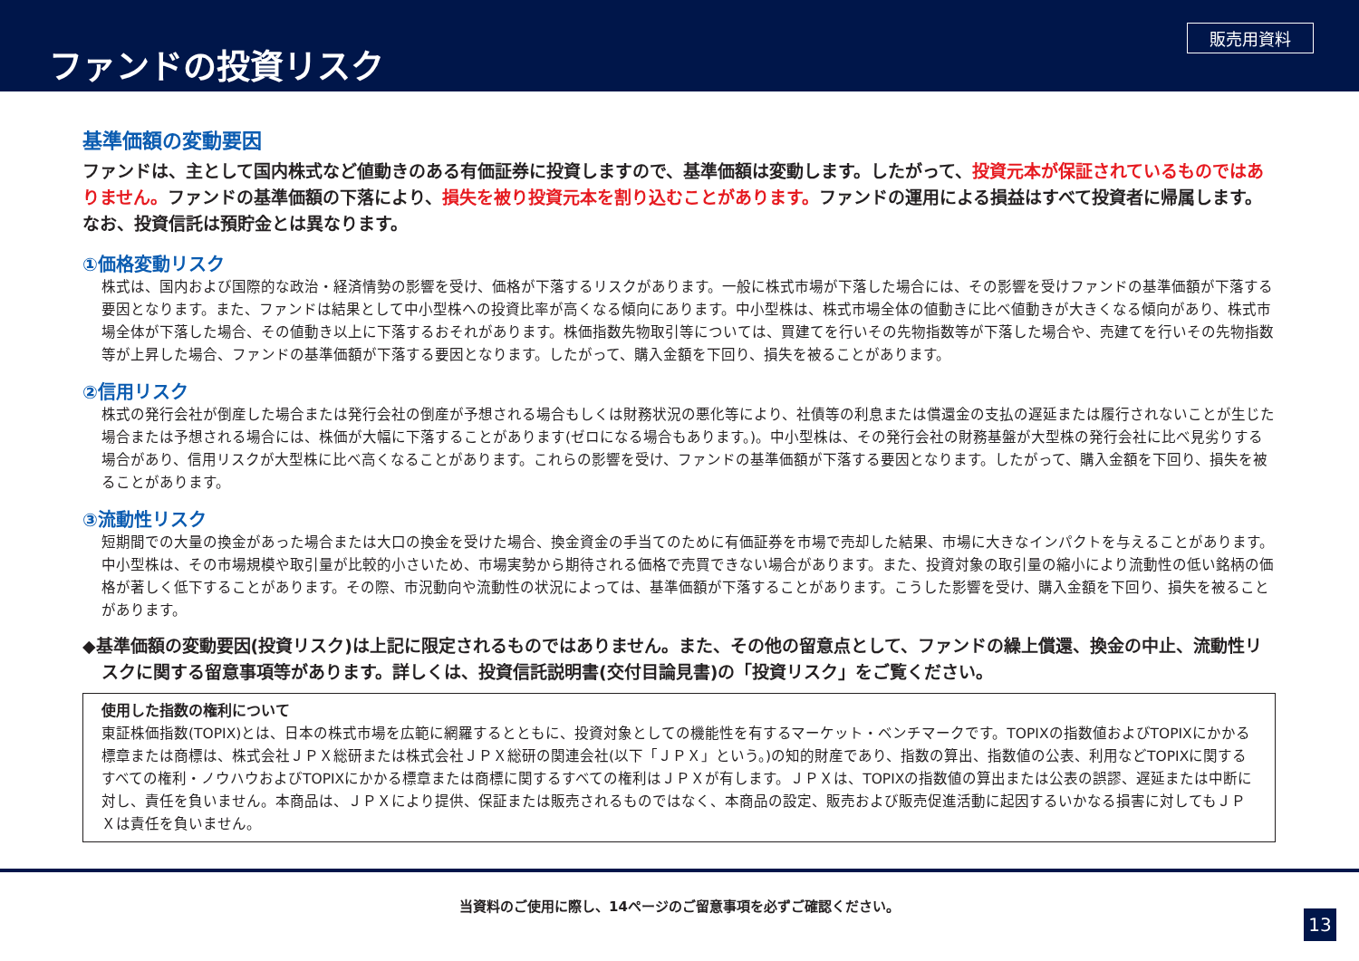ファンドの投資リスク
販売用資料
基準価額の変動要因
ファンドは、主として国内株式など値動きのある有価証券に投資しますので、基準価額は変動します。したがって、投資元本が保証されているものではありません。ファンドの基準価額の下落により、損失を被り投資元本を割り込むことがあります。ファンドの運用による損益はすべて投資者に帰属します。なお、投資信託は預貯金とは異なります。
①価格変動リスク
株式は、国内および国際的な政治・経済情勢の影響を受け、価格が下落するリスクがあります。一般に株式市場が下落した場合には、その影響を受けファンドの基準価額が下落する要因となります。また、ファンドは結果として中小型株への投資比率が高くなる傾向にあります。中小型株は、株式市場全体の値動きに比べ値動きが大きくなる傾向があり、株式市場全体が下落した場合、その値動き以上に下落するおそれがあります。株価指数先物取引等については、買建てを行いその先物指数等が下落した場合や、売建てを行いその先物指数等が上昇した場合、ファンドの基準価額が下落する要因となります。したがって、購入金額を下回り、損失を被ることがあります。
②信用リスク
株式の発行会社が倒産した場合または発行会社の倒産が予想される場合もしくは財務状況の悪化等により、社債等の利息または償還金の支払の遅延または履行されないことが生じた場合または予想される場合には、株価が大幅に下落することがあります(ゼロになる場合もあります。)。中小型株は、その発行会社の財務基盤が大型株の発行会社に比べ見劣りする場合があり、信用リスクが大型株に比べ高くなることがあります。これらの影響を受け、ファンドの基準価額が下落する要因となります。したがって、購入金額を下回り、損失を被ることがあります。
③流動性リスク
短期間での大量の換金があった場合または大口の換金を受けた場合、換金資金の手当てのために有価証券を市場で売却した結果、市場に大きなインパクトを与えることがあります。中小型株は、その市場規模や取引量が比較的小さいため、市場実勢から期待される価格で売買できない場合があります。また、投資対象の取引量の縮小により流動性の低い銘柄の価格が著しく低下することがあります。その際、市況動向や流動性の状況によっては、基準価額が下落することがあります。こうした影響を受け、購入金額を下回り、損失を被ることがあります。
◆基準価額の変動要因(投資リスク)は上記に限定されるものではありません。また、その他の留意点として、ファンドの繰上償還、換金の中止、流動性リスクに関する留意事項等があります。詳しくは、投資信託説明書(交付目論見書)の「投資リスク」をご覧ください。
使用した指数の権利について
東証株価指数(TOPIX)とは、日本の株式市場を広範に網羅するとともに、投資対象としての機能性を有するマーケット・ベンチマークです。TOPIXの指数値およびTOPIXにかかる標章または商標は、株式会社ＪＰＸ総研または株式会社ＪＰＸ総研の関連会社(以下「ＪＰＸ」という。)の知的財産であり、指数の算出、指数値の公表、利用などTOPIXに関するすべての権利・ノウハウおよびTOPIXにかかる標章または商標に関するすべての権利はＪＰＸが有します。ＪＰＸは、TOPIXの指数値の算出または公表の誤謬、遅延または中断に対し、責任を負いません。本商品は、ＪＰＸにより提供、保証または販売されるものではなく、本商品の設定、販売および販売促進活動に起因するいかなる損害に対してもＪＰＸは責任を負いません。
当資料のご使用に際し、14ページのご留意事項を必ずご確認ください。
13